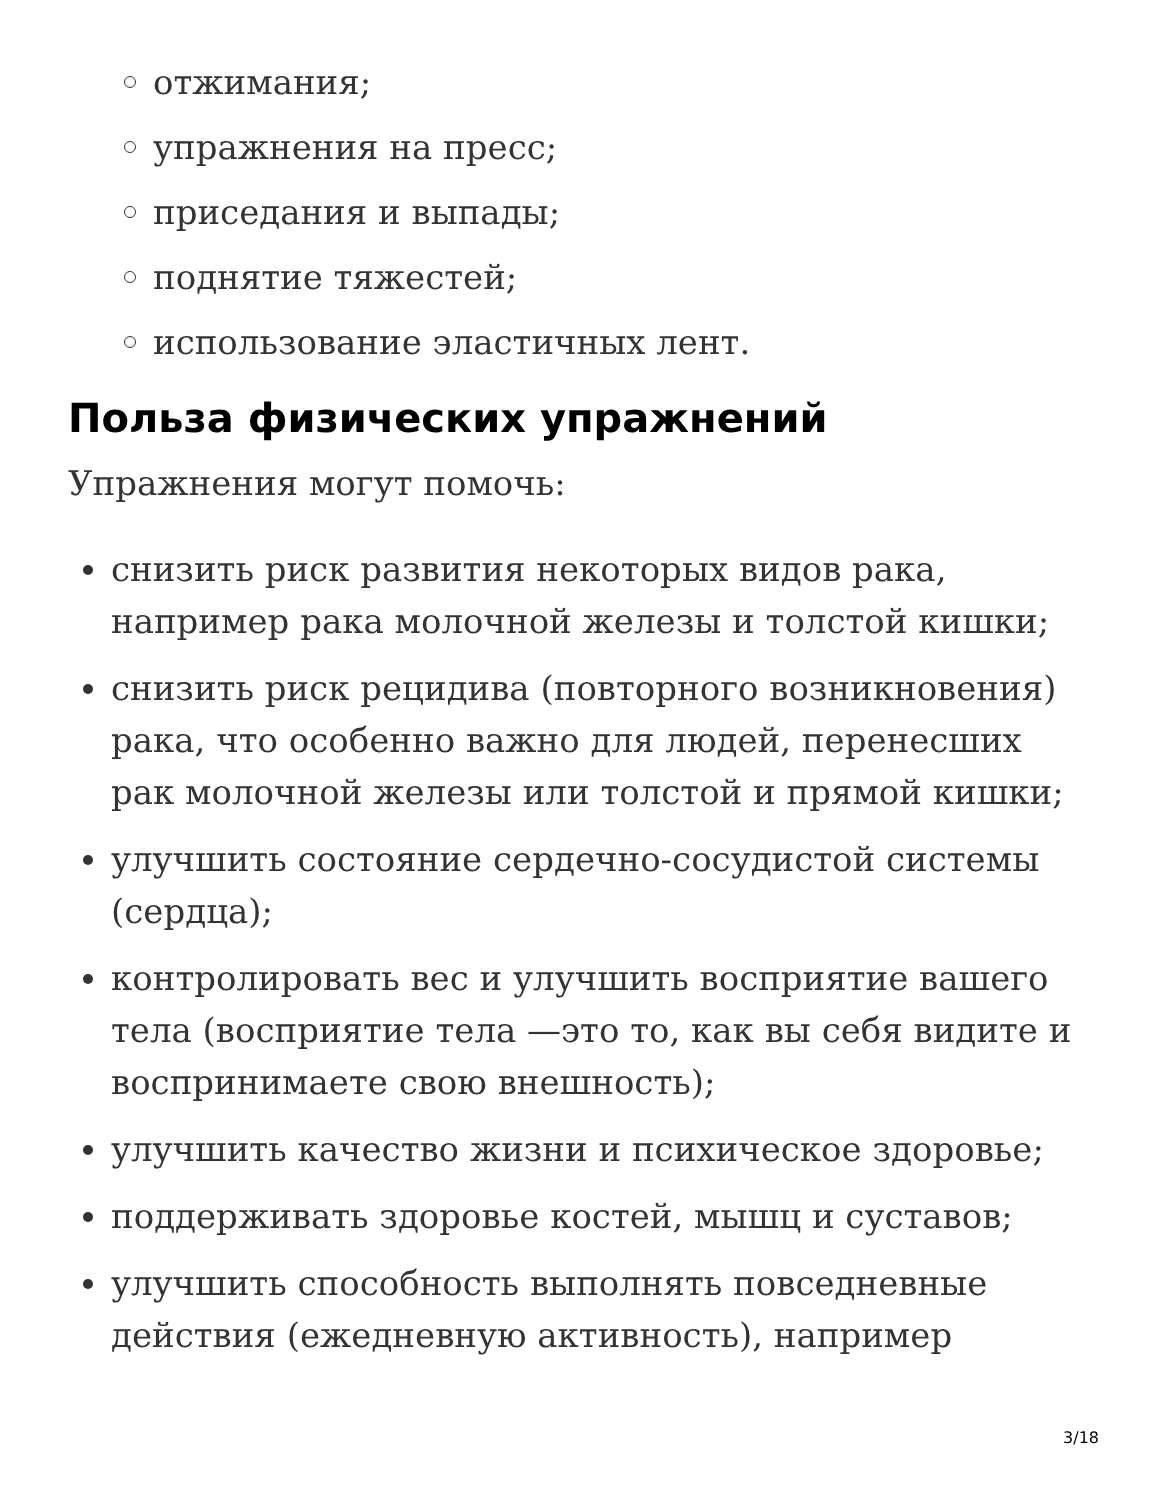отжимания;
упражнения на пресс;
приседания и выпады;
поднятие тяжестей;
использование эластичных лент.
Польза физических упражнений
Упражнения могут помочь:
снизить риск развития некоторых видов рака, например рака молочной железы и толстой кишки;
снизить риск рецидива (повторного возникновения) рака, что особенно важно для людей, перенесших рак молочной железы или толстой и прямой кишки;
улучшить состояние сердечно-сосудистой системы (сердца);
контролировать вес и улучшить восприятие вашего тела (восприятие тела —это то, как вы себя видите и воспринимаете свою внешность);
улучшить качество жизни и психическое здоровье;
поддерживать здоровье костей, мышц и суставов;
улучшить способность выполнять повседневные действия (ежедневную активность), например
3/18